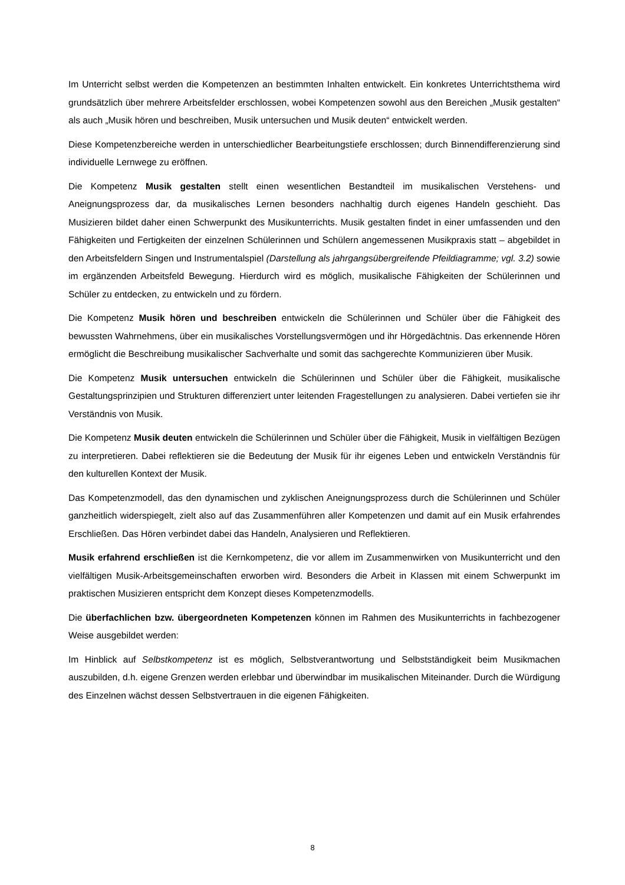Im Unterricht selbst werden die Kompetenzen an bestimmten Inhalten entwickelt. Ein konkretes Unter­richtsthema wird grundsätzlich über mehrere Arbeitsfelder erschlossen, wobei Kompetenzen sowohl aus den Bereichen „Musik gestalten“ als auch „Musik hören und beschreiben, Musik untersuchen und Musik deuten“ entwickelt werden.
Diese Kompetenzbereiche werden in unterschiedlicher Bearbeitungstiefe erschlossen; durch Binnendif­ferenzierung sind individuelle Lernwege zu eröffnen.
Die Kompetenz Musik gestalten stellt einen wesentlichen Bestandteil im musikalischen Verstehens- und Aneignungsprozess dar, da musikalisches Lernen besonders nachhaltig durch eigenes Handeln ge­schieht. Das Musizieren bildet daher einen Schwerpunkt des Musikunterrichts. Musik gestalten findet in einer umfassenden und den Fähigkeiten und Fertigkeiten der einzelnen Schülerinnen und Schülern angemessenen Musikpraxis statt – abgebildet in den Arbeitsfeldern Singen und Instrumentalspiel (Dar­stellung als jahrgangsübergreifende Pfeildiagramme; vgl. 3.2) sowie im ergänzenden Arbeitsfeld Bewegung. Hierdurch wird es möglich, musikalische Fähigkeiten der Schülerinnen und Schüler zu entdecken, zu entwickeln und zu fördern.
Die Kompetenz Musik hören und beschreiben entwickeln die Schülerinnen und Schüler über die Fähigkeit des bewussten Wahrnehmens, über ein musikalisches Vorstellungsvermögen und ihr Hörge­dächtnis. Das erkennende Hören ermöglicht die Beschreibung musikalischer Sachverhalte und somit das sachgerechte Kommunizieren über Musik.
Die Kompetenz Musik untersuchen entwickeln die Schülerinnen und Schüler über die Fähigkeit, musikalische Gestaltungsprinzipien und Strukturen differenziert unter leitenden Fragestellungen zu analysieren. Dabei vertiefen sie ihr Verständnis von Musik.
Die Kompetenz Musik deuten entwickeln die Schülerinnen und Schüler über die Fähigkeit, Musik in vielfältigen Bezügen zu interpretieren. Dabei reflektieren sie die Bedeutung der Musik für ihr eigenes Leben und entwickeln Verständnis für den kulturellen Kontext der Musik.
Das Kompetenzmodell, das den dynamischen und zyklischen Aneignungsprozess durch die Schüle­rinnen und Schüler ganzheitlich widerspiegelt, zielt also auf das Zusammenführen aller Kompetenzen und damit auf ein Musik erfahrendes Erschließen. Das Hören verbindet dabei das Handeln, Analy­sieren und Reflektieren.
Musik erfahrend erschließen ist die Kernkompetenz, die vor allem im Zusammenwirken von Musikun­terricht und den vielfältigen Musik-Arbeitsgemeinschaften erworben wird. Besonders die Arbeit in Klas­sen mit einem Schwerpunkt im praktischen Musizieren entspricht dem Konzept dieses Kompetenzmo­dells.
Die überfachlichen bzw. übergeordneten Kompetenzen können im Rahmen des Musikunterrichts in fachbezogener Weise ausgebildet werden:
Im Hinblick auf Selbstkompetenz ist es möglich, Selbstverantwortung und Selbstständigkeit beim Musik­machen auszubilden, d.h. eigene Grenzen werden erlebbar und überwindbar im musikalischen Mit­einander. Durch die Würdigung des Einzelnen wächst dessen Selbstvertrauen in die eigenen Fähigkei­ten.
8